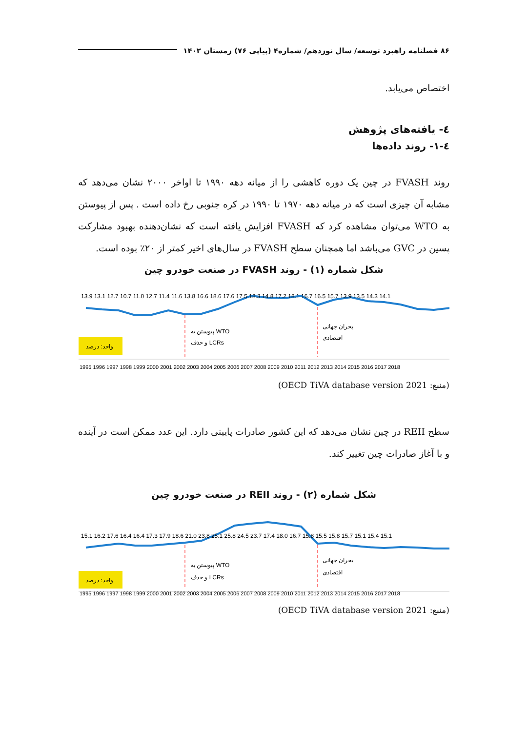۸۶ فصلنامه راهبرد توسعه/ سال نوزدهم/ شماره۴ (پیاپی ۷۶) زمستان ۱۴۰۲
اختصاص می‌یابد.
٤- یافته‌های پژوهش
٤-۱- روند داده‌ها
روند FVASH در چین یک دوره کاهشی را از میانه دهه ۱۹۹۰ تا اواخر ۲۰۰۰ نشان می‌دهد که مشابه آن چیزی است که در میانه دهه ۱۹۷۰ تا ۱۹۹۰ در کره جنوبی رخ داده است . پس از پیوستن به WTO می‌توان مشاهده کرد که FVASH افزایش یافته است که نشان‌دهنده بهبود مشارکت پسین در GVC می‌باشد اما همچنان سطح FVASH در سال‌های اخیر کمتر از ۲۰٪ بوده است.
شکل شماره (۱) - روند FVASH در صنعت خودرو چین
13.9 13.1 12.7 10.7 11.0 12.7 11.4 11.6 13.8 16.6 18.6 17.6 17.5 18.3 14.8 17.2 18.1 16.7 16.5 15.7 13.9 13.5 14.3 14.1
پیوستن به WTO
و حذف LCRs
بحران جهانی
اقتصادی
واحد: درصد
1995 1996 1997 1998 1999 2000 2001 2002 2003 2004 2005 2006 2007 2008 2009 2010 2011 2012 2013 2014 2015 2016 2017 2018
(منبع: OECD TiVA database version 2021)
سطح REII در چین نشان می‌دهد که این کشور صادرات پایینی دارد. این عدد ممکن است در آینده و با آغاز صادرات چین تغییر کند.
شکل شماره (۲) - روند REII در صنعت خودرو چین
15.1 16.2 17.6 16.4 16.4 17.3 17.9 18.6 21.0 23.8 25.1 25.8 24.5 23.7 17.4 18.0 16.7 15.8 15.5 15.8 15.7 15.1 15.4 15.1
پیوستن به WTO
و حذف LCRs
بحران جهانی
اقتصادی
واحد: درصد
1995 1996 1997 1998 1999 2000 2001 2002 2003 2004 2005 2006 2007 2008 2009 2010 2011 2012 2013 2014 2015 2016 2017 2018
(منبع: OECD TiVA database version 2021)